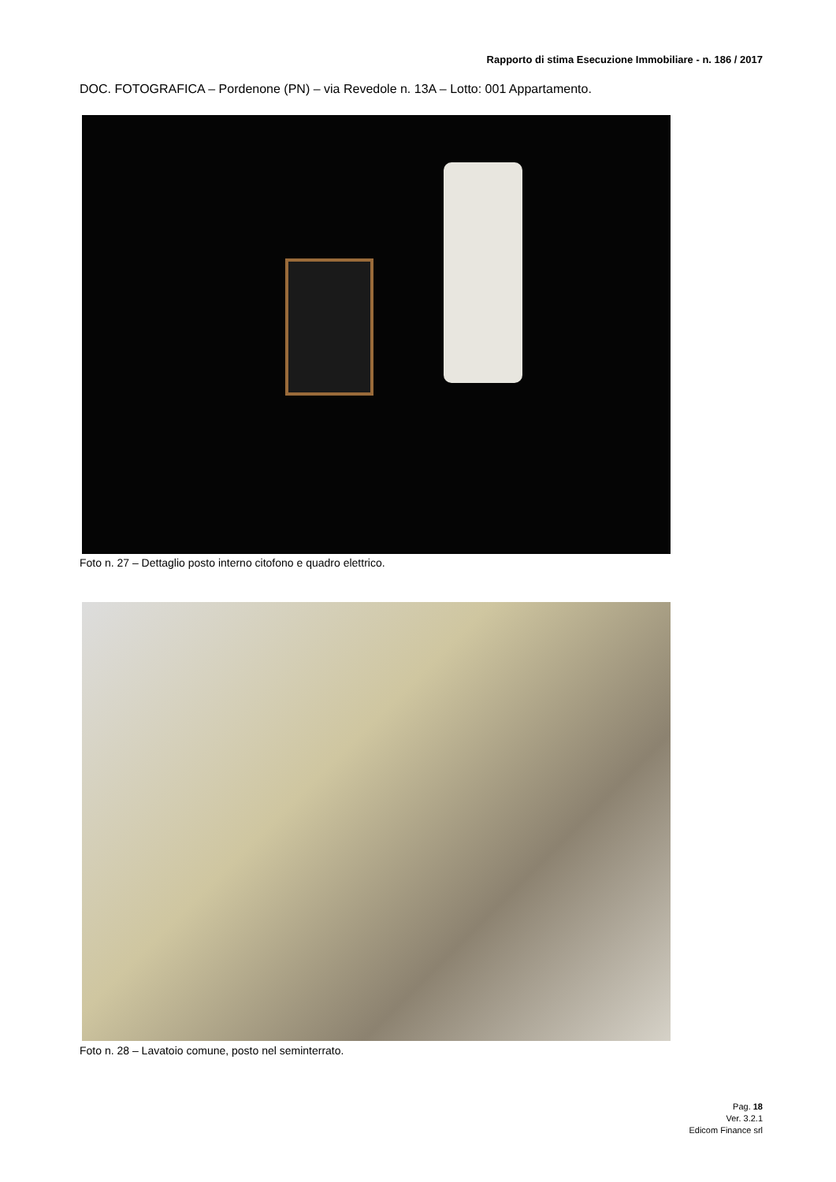Rapporto di stima Esecuzione Immobiliare - n. 186 / 2017
DOC. FOTOGRAFICA – Pordenone (PN) – via Revedole n. 13A – Lotto: 001 Appartamento.
Foto n. 27 – Dettaglio posto interno citofono e quadro elettrico.
Foto n. 28 – Lavatoio comune, posto nel seminterrato.
Pag. 18
Ver. 3.2.1
Edicom Finance srl